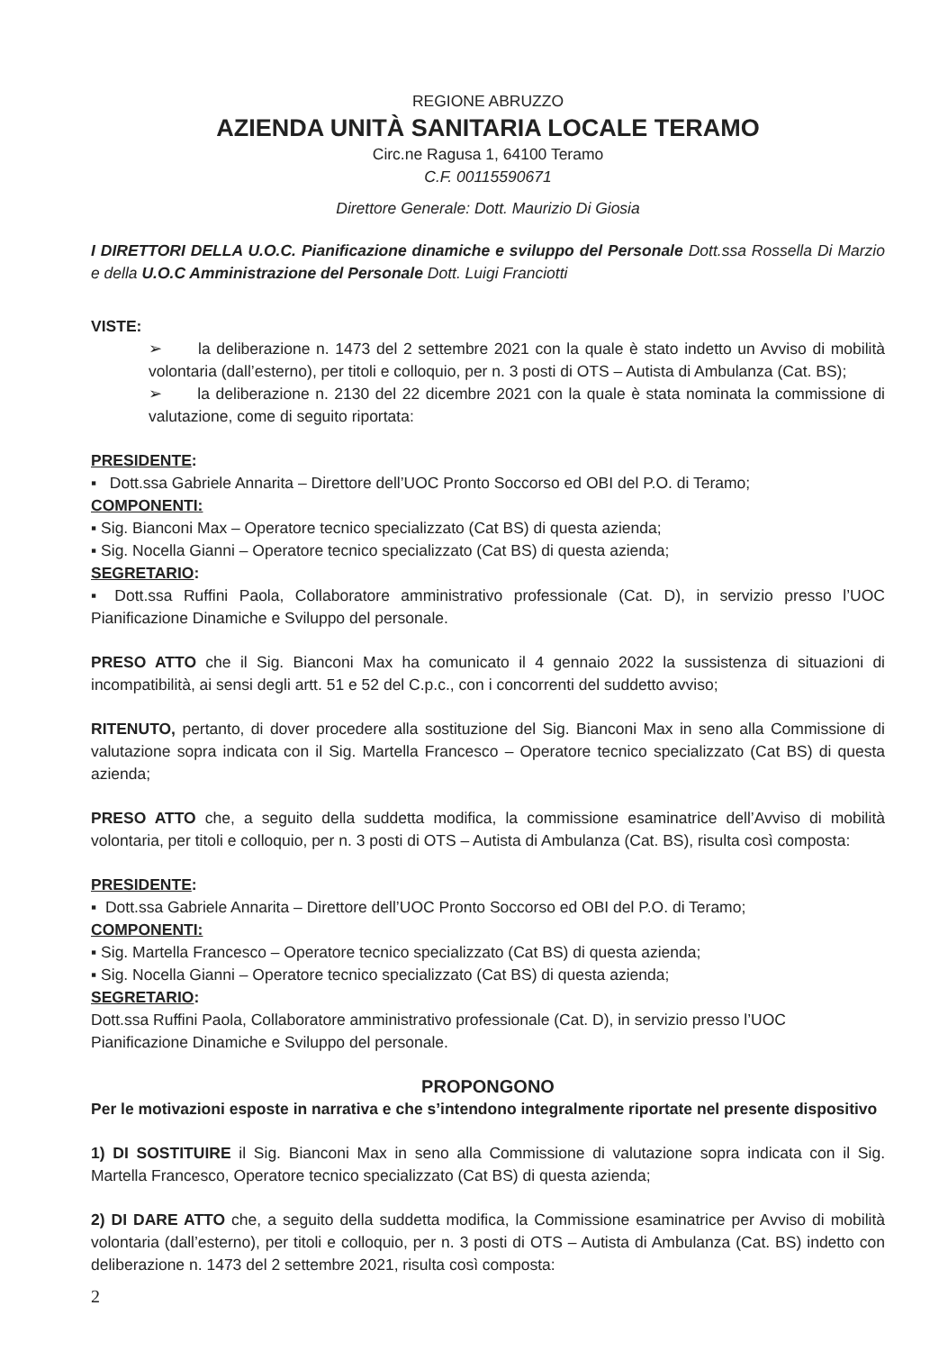REGIONE ABRUZZO
AZIENDA UNITÀ SANITARIA LOCALE TERAMO
Circ.ne Ragusa 1, 64100 Teramo
C.F. 00115590671
Direttore Generale: Dott. Maurizio Di Giosia
I DIRETTORI DELLA U.O.C. Pianificazione dinamiche e sviluppo del Personale Dott.ssa Rossella Di Marzio e della U.O.C Amministrazione del Personale Dott. Luigi Franciotti
VISTE:
➢ la deliberazione n. 1473 del 2 settembre 2021 con la quale è stato indetto un Avviso di mobilità volontaria (dall’esterno), per titoli e colloquio, per n. 3 posti di OTS – Autista di Ambulanza (Cat. BS);
➢ la deliberazione n. 2130 del 22 dicembre 2021 con la quale è stata nominata la commissione di valutazione, come di seguito riportata:
PRESIDENTE:
▪ Dott.ssa Gabriele Annarita – Direttore dell’UOC Pronto Soccorso ed OBI del P.O. di Teramo;
COMPONENTI:
▪ Sig. Bianconi Max – Operatore tecnico specializzato (Cat BS) di questa azienda;
▪ Sig. Nocella Gianni – Operatore tecnico specializzato (Cat BS) di questa azienda;
SEGRETARIO:
▪ Dott.ssa Ruffini Paola, Collaboratore amministrativo professionale (Cat. D), in servizio presso l’UOC Pianificazione Dinamiche e Sviluppo del personale.
PRESO ATTO che il Sig. Bianconi Max ha comunicato il 4 gennaio 2022 la sussistenza di situazioni di incompatibilità, ai sensi degli artt. 51 e 52 del C.p.c., con i concorrenti del suddetto avviso;
RITENUTO, pertanto, di dover procedere alla sostituzione del Sig. Bianconi Max in seno alla Commissione di valutazione sopra indicata con il Sig. Martella Francesco – Operatore tecnico specializzato (Cat BS) di questa azienda;
PRESO ATTO che, a seguito della suddetta modifica, la commissione esaminatrice dell’Avviso di mobilità volontaria, per titoli e colloquio, per n. 3 posti di OTS – Autista di Ambulanza (Cat. BS), risulta così composta:
PRESIDENTE:
▪ Dott.ssa Gabriele Annarita – Direttore dell’UOC Pronto Soccorso ed OBI del P.O. di Teramo;
COMPONENTI:
▪ Sig. Martella Francesco – Operatore tecnico specializzato (Cat BS) di questa azienda;
▪ Sig. Nocella Gianni – Operatore tecnico specializzato (Cat BS) di questa azienda;
SEGRETARIO:
Dott.ssa Ruffini Paola, Collaboratore amministrativo professionale (Cat. D), in servizio presso l’UOC
Pianificazione Dinamiche e Sviluppo del personale.
PROPONGONO
Per le motivazioni esposte in narrativa e che s’intendono integralmente riportate nel presente dispositivo
1) DI SOSTITUIRE il Sig. Bianconi Max in seno alla Commissione di valutazione sopra indicata con il Sig. Martella Francesco, Operatore tecnico specializzato (Cat BS) di questa azienda;
2) DI DARE ATTO che, a seguito della suddetta modifica, la Commissione esaminatrice per Avviso di mobilità volontaria (dall’esterno), per titoli e colloquio, per n. 3 posti di OTS – Autista di Ambulanza (Cat. BS) indetto con deliberazione n. 1473 del 2 settembre 2021, risulta così composta:
2